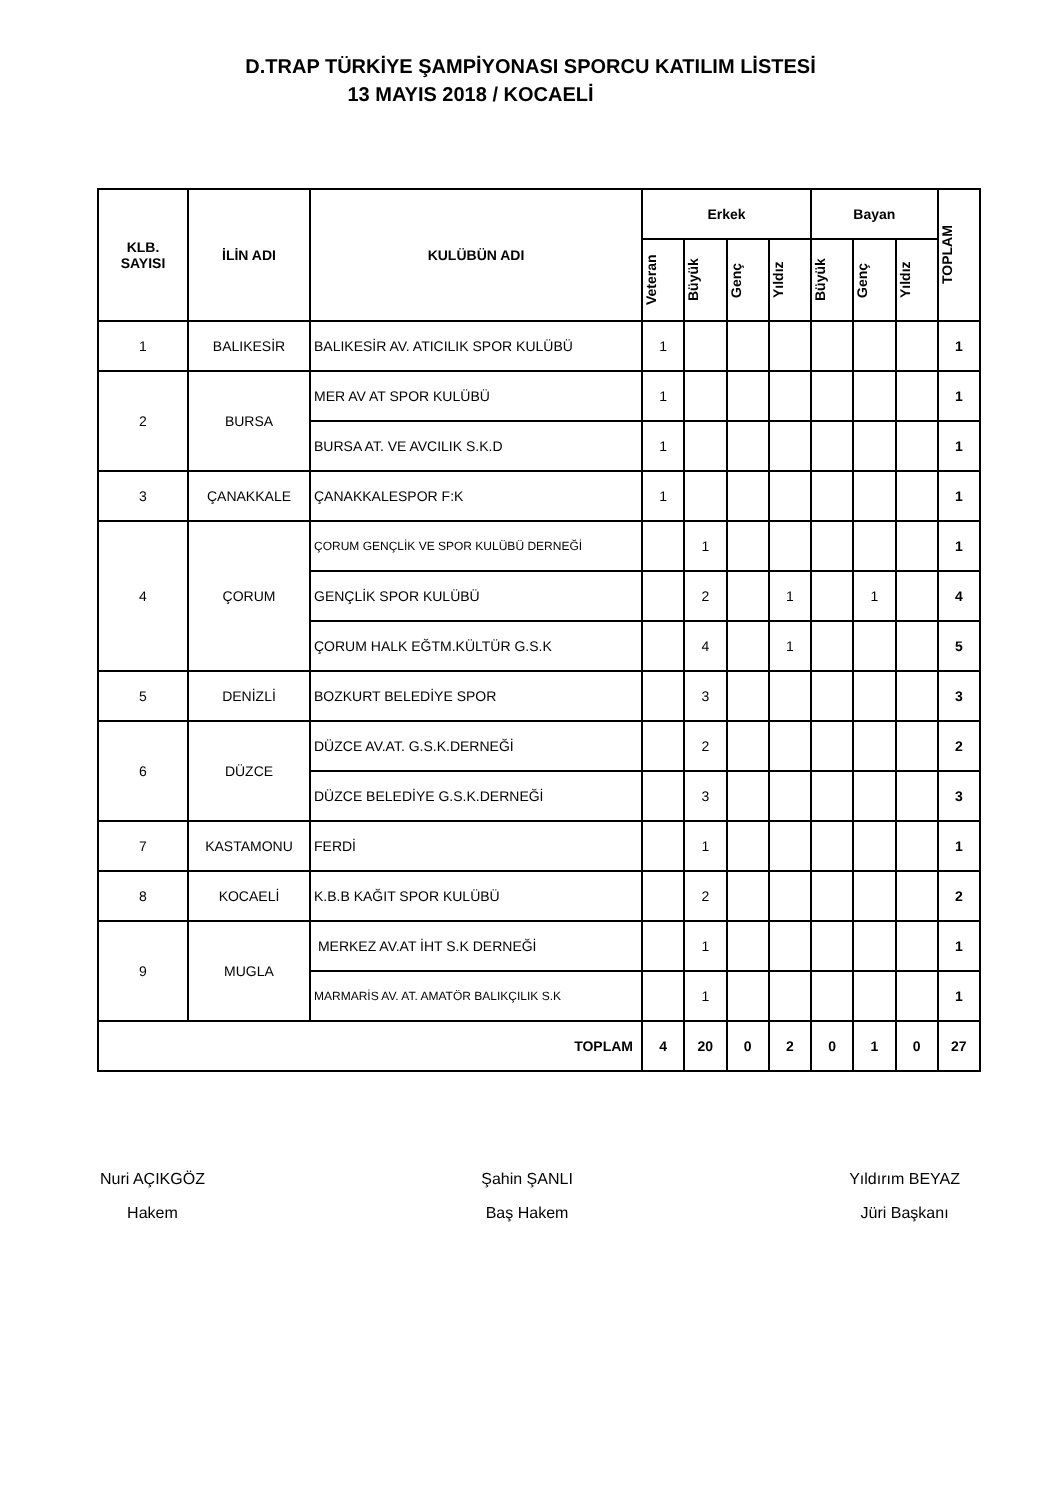D.TRAP TÜRKİYE ŞAMPİYONASI SPORCU KATILIM LİSTESİ
13 MAYIS 2018 / KOCAELİ
| KLB. SAYISI | İLİN ADI | KULÜBÜN ADI | Erkek | | | | Bayan | | | TOPLAM |
| --- | --- | --- | --- | --- | --- | --- | --- | --- | --- | --- |
| | | | Veteran | Büyük | Genç | Yıldız | Büyük | Genç | Yıldız | |
| 1 | BALIKESİR | BALIKESİR AV. ATICILIK SPOR KULÜBÜ | 1 | | | | | | | 1 |
| 2 | BURSA | MER AV AT SPOR KULÜBÜ | 1 | | | | | | | 1 |
| | | BURSA AT. VE AVCILIK S.K.D | 1 | | | | | | | 1 |
| 3 | ÇANAKKALE | ÇANAKKALESPOR F:K | 1 | | | | | | | 1 |
| 4 | ÇORUM | ÇORUM GENÇLİK VE SPOR KULÜBÜ DERNEĞİ | | 1 | | | | | | 1 |
| | | GENÇLİK SPOR KULÜBÜ | | 2 | | 1 | | 1 | | 4 |
| | | ÇORUM HALK EĞTM.KÜLTÜR G.S.K | | 4 | | 1 | | | | 5 |
| 5 | DENİZLİ | BOZKURT BELEDİYE SPOR | | 3 | | | | | | 3 |
| 6 | DÜZCE | DÜZCE AV.AT. G.S.K.DERNEĞİ | | 2 | | | | | | 2 |
| | | DÜZCE BELEDİYE G.S.K.DERNEĞİ | | 3 | | | | | | 3 |
| 7 | KASTAMONU | FERDİ | | 1 | | | | | | 1 |
| 8 | KOCAELİ | K.B.B KAĞIT SPOR KULÜBÜ | | 2 | | | | | | 2 |
| 9 | MUGLA | MERKEZ AV.AT İHT S.K DERNEĞİ | | 1 | | | | | | 1 |
| | | MARMARİS AV. AT. AMATÖR BALIKÇILIK S.K | | 1 | | | | | | 1 |
| TOPLAM | | | 4 | 20 | 0 | 2 | 0 | 1 | 0 | 27 |
Nuri AÇIKGÖZ
Hakem
Şahin ŞANLI
Baş Hakem
Yıldırım BEYAZ
Jüri Başkanı